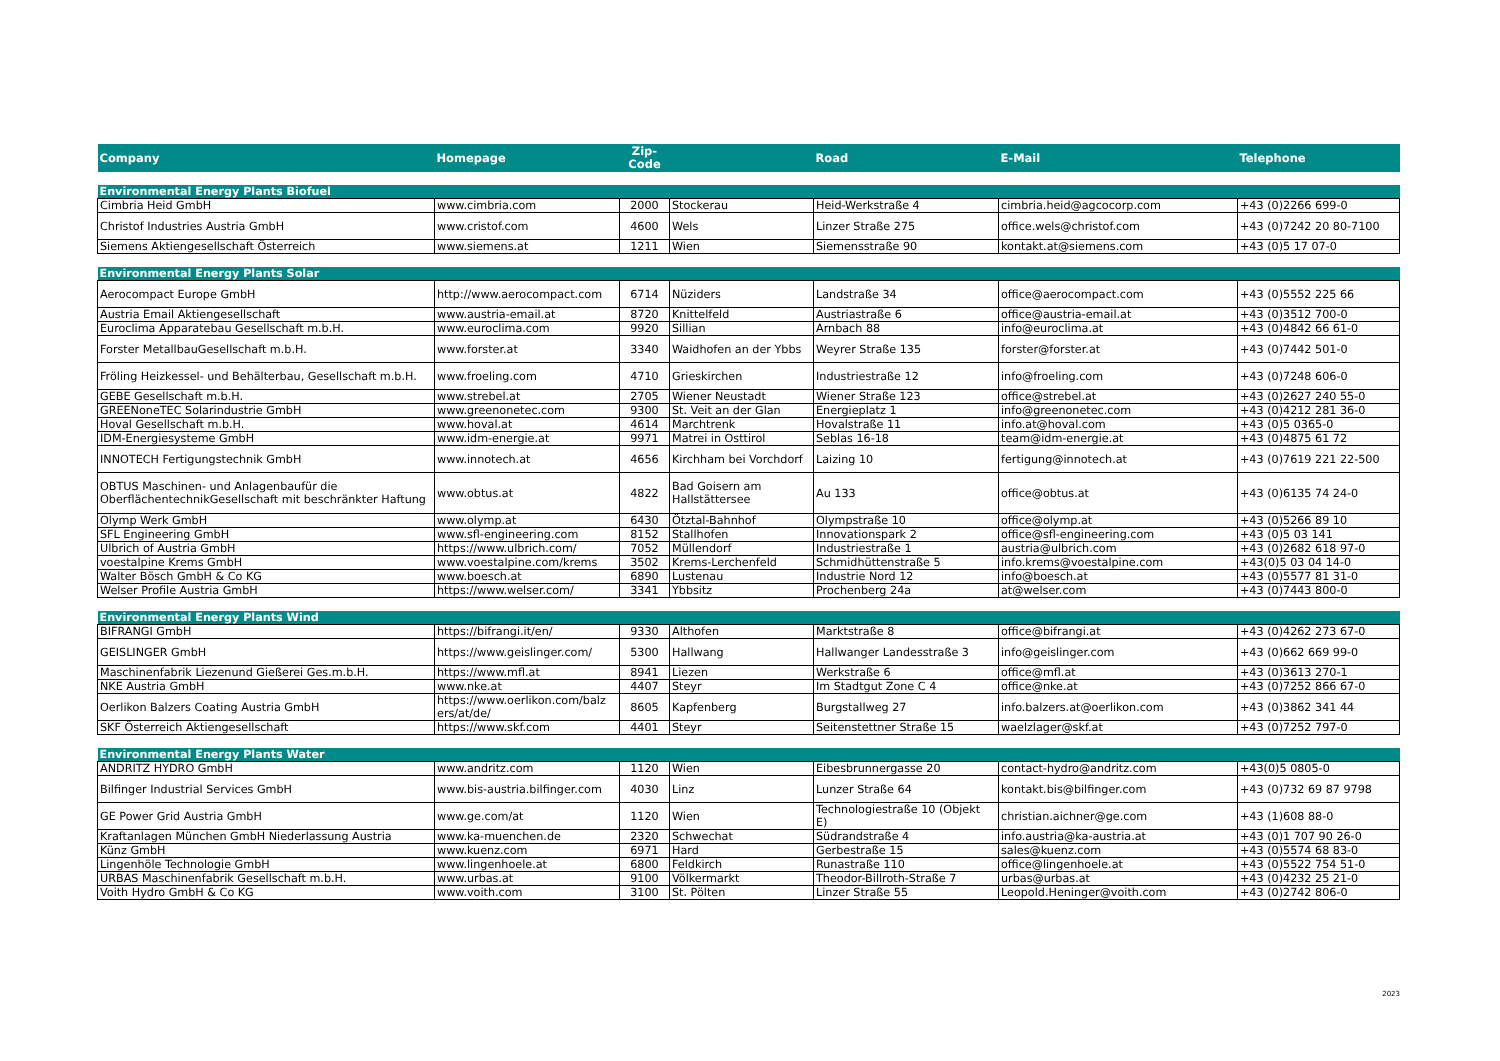| Company | Homepage | Zip- Code | | Road | E-Mail | Telephone |
| --- | --- | --- | --- | --- | --- | --- |
| Environmental Energy Plants Biofuel | | | | | | |
| Cimbria Heid GmbH | www.cimbria.com | 2000 | Stockerau | Heid-Werkstraße 4 | cimbria.heid@agcocorp.com | +43 (0)2266 699-0 |
| Christof Industries Austria GmbH | www.cristof.com | 4600 | Wels | Linzer Straße 275 | office.wels@christof.com | +43 (0)7242 20 80-7100 |
| Siemens Aktiengesellschaft Österreich | www.siemens.at | 1211 | Wien | Siemensstraße 90 | kontakt.at@siemens.com | +43 (0)5 17 07-0 |
| Environmental Energy Plants Solar | | | | | | |
| Aerocompact Europe GmbH | http://www.aerocompact.com | 6714 | Nüziders | Landstraße 34 | office@aerocompact.com | +43 (0)5552 225 66 |
| Austria Email Aktiengesellschaft | www.austria-email.at | 8720 | Knittelfeld | Austriastraße 6 | office@austria-email.at | +43 (0)3512 700-0 |
| Euroclima Apparatebau Gesellschaft m.b.H. | www.euroclima.com | 9920 | Sillian | Arnbach 88 | info@euroclima.at | +43 (0)4842 66 61-0 |
| Forster MetallbauGesellschaft m.b.H. | www.forster.at | 3340 | Waidhofen an der Ybbs | Weyrer Straße 135 | forster@forster.at | +43 (0)7442 501-0 |
| Fröling Heizkessel- und Behälterbau, Gesellschaft m.b.H. | www.froeling.com | 4710 | Grieskirchen | Industriestraße 12 | info@froeling.com | +43 (0)7248 606-0 |
| GEBE Gesellschaft m.b.H. | www.strebel.at | 2705 | Wiener Neustadt | Wiener Straße 123 | office@strebel.at | +43 (0)2627 240 55-0 |
| GREENoneTEC Solarindustrie GmbH | www.greenonetec.com | 9300 | St. Veit an der Glan | Energieplatz 1 | info@greenonetec.com | +43 (0)4212 281 36-0 |
| Hoval Gesellschaft m.b.H. | www.hoval.at | 4614 | Marchtrenk | Hovalstraße 11 | info.at@hoval.com | +43 (0)5 0365-0 |
| IDM-Energiesysteme GmbH | www.idm-energie.at | 9971 | Matrei in Osttirol | Seblas 16-18 | team@idm-energie.at | +43 (0)4875 61 72 |
| INNOTECH Fertigungstechnik GmbH | www.innotech.at | 4656 | Kirchham bei Vorchdorf | Laizing 10 | fertigung@innotech.at | +43 (0)7619 221 22-500 |
| OBTUS Maschinen- und Anlagenbaufür die OberflächentechnikGesellschaft mit beschränkter Haftung | www.obtus.at | 4822 | Bad Goisern am Hallstättersee | Au 133 | office@obtus.at | +43 (0)6135 74 24-0 |
| Olymp Werk GmbH | www.olymp.at | 6430 | Ötztal-Bahnhof | Olympstraße 10 | office@olymp.at | +43 (0)5266 89 10 |
| SFL Engineering GmbH | www.sfl-engineering.com | 8152 | Stallhofen | Innovationspark 2 | office@sfl-engineering.com | +43 (0)5 03 141 |
| Ulbrich of Austria GmbH | https://www.ulbrich.com/ | 7052 | Müllendorf | Industriestraße 1 | austria@ulbrich.com | +43 (0)2682 618 97-0 |
| voestalpine Krems GmbH | www.voestalpine.com/krems | 3502 | Krems-Lerchenfeld | Schmidhüttenstraße 5 | info.krems@voestalpine.com | +43(0)5 03 04 14-0 |
| Walter Bösch GmbH & Co KG | www.boesch.at | 6890 | Lustenau | Industrie Nord 12 | info@boesch.at | +43 (0)5577 81 31-0 |
| Welser Profile Austria GmbH | https://www.welser.com/ | 3341 | Ybbsitz | Prochenberg 24a | at@welser.com | +43 (0)7443 800-0 |
| Environmental Energy Plants Wind | | | | | | |
| BIFRANGI GmbH | https://bifrangi.it/en/ | 9330 | Althofen | Marktstraße 8 | office@bifrangi.at | +43 (0)4262 273 67-0 |
| GEISLINGER GmbH | https://www.geislinger.com/ | 5300 | Hallwang | Hallwanger Landesstraße 3 | info@geislinger.com | +43 (0)662 669 99-0 |
| Maschinenfabrik Liezenund Gießerei Ges.m.b.H. | https://www.mfl.at | 8941 | Liezen | Werkstraße 6 | office@mfl.at | +43 (0)3613 270-1 |
| NKE Austria GmbH | www.nke.at | 4407 | Steyr | Im Stadtgut Zone C 4 | office@nke.at | +43 (0)7252 866 67-0 |
| Oerlikon Balzers Coating Austria GmbH | https://www.oerlikon.com/balz ers/at/de/ | 8605 | Kapfenberg | Burgstallweg 27 | info.balzers.at@oerlikon.com | +43 (0)3862 341 44 |
| SKF Österreich Aktiengesellschaft | https://www.skf.com | 4401 | Steyr | Seitenstettner Straße 15 | waelzlager@skf.at | +43 (0)7252 797-0 |
| Environmental Energy Plants Water | | | | | | |
| ANDRITZ HYDRO GmbH | www.andritz.com | 1120 | Wien | Eibesbrunnergasse 20 | contact-hydro@andritz.com | +43(0)5 0805-0 |
| Bilfinger Industrial Services GmbH | www.bis-austria.bilfinger.com | 4030 | Linz | Lunzer Straße 64 | kontakt.bis@bilfinger.com | +43 (0)732 69 87 9798 |
| GE Power Grid Austria GmbH | www.ge.com/at | 1120 | Wien | Technologiestraße 10 (Objekt E) | christian.aichner@ge.com | +43 (1)608 88-0 |
| Kraftanlagen München GmbH Niederlassung Austria | www.ka-muenchen.de | 2320 | Schwechat | Südrandstraße 4 | info.austria@ka-austria.at | +43 (0)1 707 90 26-0 |
| Künz GmbH | www.kuenz.com | 6971 | Hard | Gerbestraße 15 | sales@kuenz.com | +43 (0)5574 68 83-0 |
| Lingenhöle Technologie GmbH | www.lingenhoele.at | 6800 | Feldkirch | Runastraße 110 | office@lingenhoele.at | +43 (0)5522 754 51-0 |
| URBAS Maschinenfabrik Gesellschaft m.b.H. | www.urbas.at | 9100 | Völkermarkt | Theodor-Billroth-Straße 7 | urbas@urbas.at | +43 (0)4232 25 21-0 |
| Voith Hydro GmbH & Co KG | www.voith.com | 3100 | St. Pölten | Linzer Straße 55 | Leopold.Heninger@voith.com | +43 (0)2742 806-0 |
2023